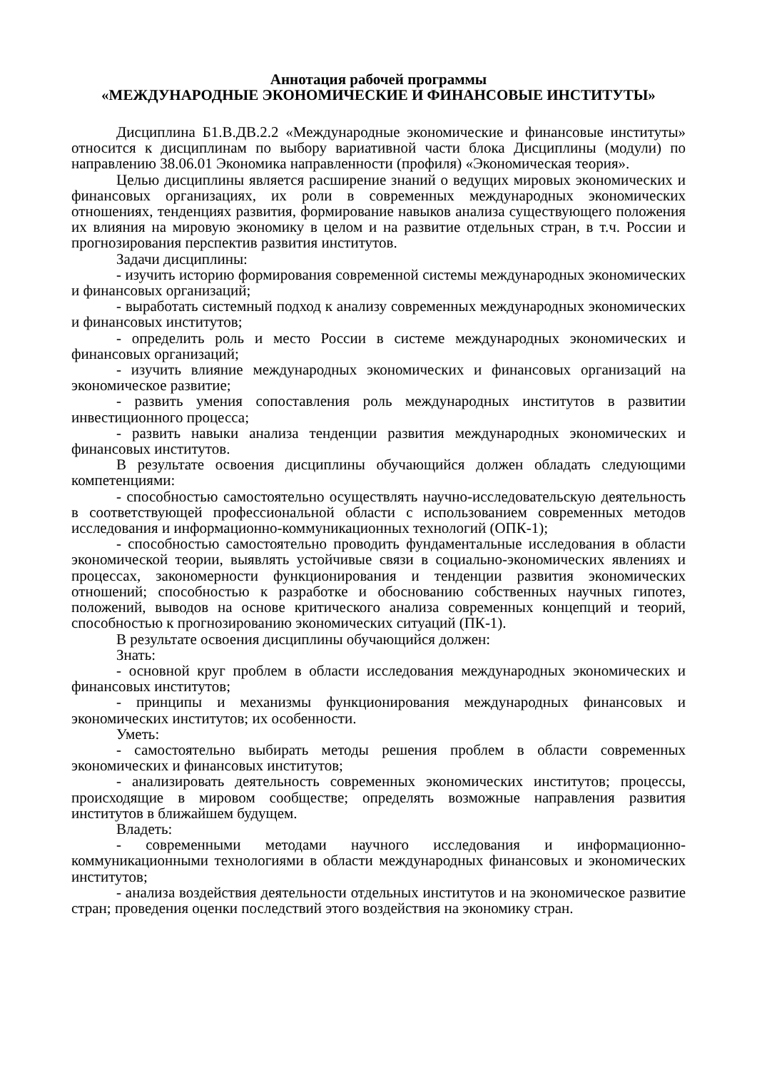Аннотация рабочей программы
«МЕЖДУНАРОДНЫЕ ЭКОНОМИЧЕСКИЕ И ФИНАНСОВЫЕ ИНСТИТУТЫ»
Дисциплина Б1.В.ДВ.2.2 «Международные экономические и финансовые институты» относится к дисциплинам по выбору вариативной части блока Дисциплины (модули) по направлению 38.06.01 Экономика направленности (профиля) «Экономическая теория».
Целью дисциплины является расширение знаний о ведущих мировых экономических и финансовых организациях, их роли в современных международных экономических отношениях, тенденциях развития, формирование навыков анализа существующего положения их влияния на мировую экономику в целом и на развитие отдельных стран, в т.ч. России и прогнозирования перспектив развития институтов.
Задачи дисциплины:
- изучить историю формирования современной системы международных экономических и финансовых организаций;
- выработать системный подход к анализу современных международных экономических и финансовых институтов;
- определить роль и место России в системе международных экономических и финансовых организаций;
- изучить влияние международных экономических и финансовых организаций на экономическое развитие;
- развить умения сопоставления роль международных институтов в развитии инвестиционного процесса;
- развить навыки анализа тенденции развития международных экономических и финансовых институтов.
В результате освоения дисциплины обучающийся должен обладать следующими компетенциями:
- способностью самостоятельно осуществлять научно-исследовательскую деятельность в соответствующей профессиональной области с использованием современных методов исследования и информационно-коммуникационных технологий (ОПК-1);
- способностью самостоятельно проводить фундаментальные исследования в области экономической теории, выявлять устойчивые связи в социально-экономических явлениях и процессах, закономерности функционирования и тенденции развития экономических отношений; способностью к разработке и обоснованию собственных научных гипотез, положений, выводов на основе критического анализа современных концепций и теорий, способностью к прогнозированию экономических ситуаций (ПК-1).
В результате освоения дисциплины обучающийся должен:
Знать:
- основной круг проблем в области исследования международных экономических и финансовых институтов;
- принципы и механизмы функционирования международных финансовых и экономических институтов; их особенности.
Уметь:
- самостоятельно выбирать методы решения проблем в области современных экономических и финансовых институтов;
- анализировать деятельность современных экономических институтов; процессы, происходящие в мировом сообществе; определять возможные направления развития институтов в ближайшем будущем.
Владеть:
- современными методами научного исследования и информационно-коммуникационными технологиями в области международных финансовых и экономических институтов;
- анализа воздействия деятельности отдельных институтов и на экономическое развитие стран; проведения оценки последствий этого воздействия на экономику стран.